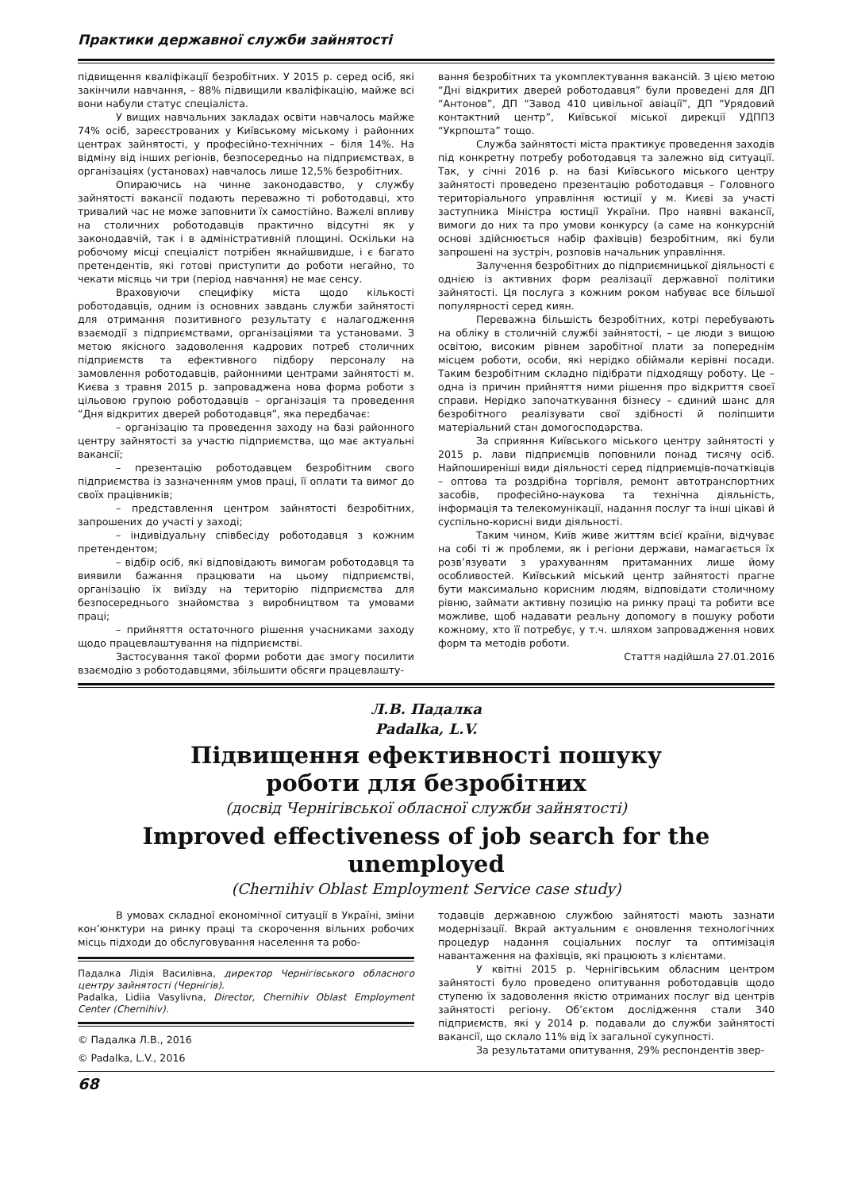Практики державної служби зайнятості
підвищення кваліфікації безробітних. У 2015 р. серед осіб, які закінчили навчання, – 88% підвищили кваліфікацію, майже всі вони набули статус спеціаліста.
У вищих навчальних закладах освіти навчалось майже 74% осіб, зареєстрованих у Київському міському і районних центрах зайнятості, у професійно-технічних – біля 14%. На відміну від інших регіонів, безпосередньо на підприємствах, в організаціях (установах) навчалось лише 12,5% безробітних.
Опираючись на чинне законодавство, у службу зайнятості вакансії подають переважно ті роботодавці, хто тривалий час не може заповнити їх самостійно. Важелі впливу на столичних роботодавців практично відсутні як у законодавчій, так і в адміністративній площині. Оскільки на робочому місці спеціаліст потрібен якнайшвидше, і є багато претендентів, які готові приступити до роботи негайно, то чекати місяць чи три (період навчання) не має сенсу.
Враховуючи специфіку міста щодо кількості роботодавців, одним із основних завдань служби зайнятості для отримання позитивного результату є налагодження взаємодії з підприємствами, організаціями та установами. З метою якісного задоволення кадрових потреб столичних підприємств та ефективного підбору персоналу на замовлення роботодавців, районними центрами зайнятості м. Києва з травня 2015 р. запроваджена нова форма роботи з цільовою групою роботодавців – організація та проведення “Дня відкритих дверей роботодавця”, яка передбачає:
– організацію та проведення заходу на базі районного центру зайнятості за участю підприємства, що має актуальні вакансії;
– презентацію роботодавцем безробітним свого підприємства із зазначенням умов праці, її оплати та вимог до своїх працівників;
– представлення центром зайнятості безробітних, запрошених до участі у заході;
– індивідуальну співбесіду роботодавця з кожним претендентом;
– відбір осіб, які відповідають вимогам роботодавця та виявили бажання працювати на цьому підприємстві, організацію їх виїзду на територію підприємства для безпосереднього знайомства з виробництвом та умовами праці;
– прийняття остаточного рішення учасниками заходу щодо працевлаштування на підприємстві.
Застосування такої форми роботи дає змогу посилити взаємодію з роботодавцями, збільшити обсяги працевлашту-
вання безробітних та укомплектування вакансій. З цією метою “Дні відкритих дверей роботодавця” були проведені для ДП “Антонов”, ДП “Завод 410 цивільної авіації”, ДП “Урядовий контактний центр”, Київської міської дирекції УДППЗ “Укрпошта” тощо.
Служба зайнятості міста практикує проведення заходів під конкретну потребу роботодавця та залежно від ситуації. Так, у січні 2016 р. на базі Київського міського центру зайнятості проведено презентацію роботодавця – Головного територіального управління юстиції у м. Києві за участі заступника Міністра юстиції України. Про наявні вакансії, вимоги до них та про умови конкурсу (а саме на конкурсній основі здійснюється набір фахівців) безробітним, які були запрошені на зустріч, розповів начальник управління.
Залучення безробітних до підприємницької діяльності є однією із активних форм реалізації державної політики зайнятості. Ця послуга з кожним роком набуває все більшої популярності серед киян.
Переважна більшість безробітних, котрі перебувають на обліку в столичній службі зайнятості, – це люди з вищою освітою, високим рівнем заробітної плати за попереднім місцем роботи, особи, які нерідко обіймали керівні посади. Таким безробітним складно підібрати підходящу роботу. Це – одна із причин прийняття ними рішення про відкриття своєї справи. Нерідко започаткування бізнесу – єдиний шанс для безробітного реалізувати свої здібності й поліпшити матеріальний стан домогосподарства.
За сприяння Київського міського центру зайнятості у 2015 р. лави підприємців поповнили понад тисячу осіб. Найпоширеніші види діяльності серед підприємців-початківців – оптова та роздрібна торгівля, ремонт автотранспортних засобів, професійно-наукова та технічна діяльність, інформація та телекомунікації, надання послуг та інші цікаві й суспільно-корисні види діяльності.
Таким чином, Київ живе життям всієї країни, відчуває на собі ті ж проблеми, як і регіони держави, намагається їх розв’язувати з урахуванням притаманних лише йому особливостей. Київський міський центр зайнятості прагне бути максимально корисним людям, відповідати столичному рівню, займати активну позицію на ринку праці та робити все можливе, щоб надавати реальну допомогу в пошуку роботи кожному, хто її потребує, у т.ч. шляхом запровадження нових форм та методів роботи.
Стаття надійшла 27.01.2016
Л.В. Падалка
Padalka, L.V.
Підвищення ефективності пошуку
роботи для безробітних
(досвід Чернігівської обласної служби зайнятості)
Improved effectiveness of job search for the unemployed
(Chernihiv Oblast Employment Service case study)
В умовах складної економічної ситуації в Україні, зміни кон’юнктури на ринку праці та скорочення вільних робочих місць підходи до обслуговування населення та робо-
Падалка Лідія Василівна, директор Чернігівського обласного центру зайнятості (Чернігів).
Padalka, Lidiia Vasylivna, Director, Chernihiv Oblast Employment Center (Chernihiv).
© Падалка Л.В., 2016
© Padalka, L.V., 2016
тодавців державною службою зайнятості мають зазнати модернізації. Вкрай актуальним є оновлення технологічних процедур надання соціальних послуг та оптимізація навантаження на фахівців, які працюють з клієнтами.
У квітні 2015 р. Чернігівським обласним центром зайнятості було проведено опитування роботодавців щодо ступеню їх задоволення якістю отриманих послуг від центрів зайнятості регіону. Об’єктом дослідження стали 340 підприємств, які у 2014 р. подавали до служби зайнятості вакансії, що склало 11% від їх загальної сукупності.
За результатами опитування, 29% респондентів звер-
68